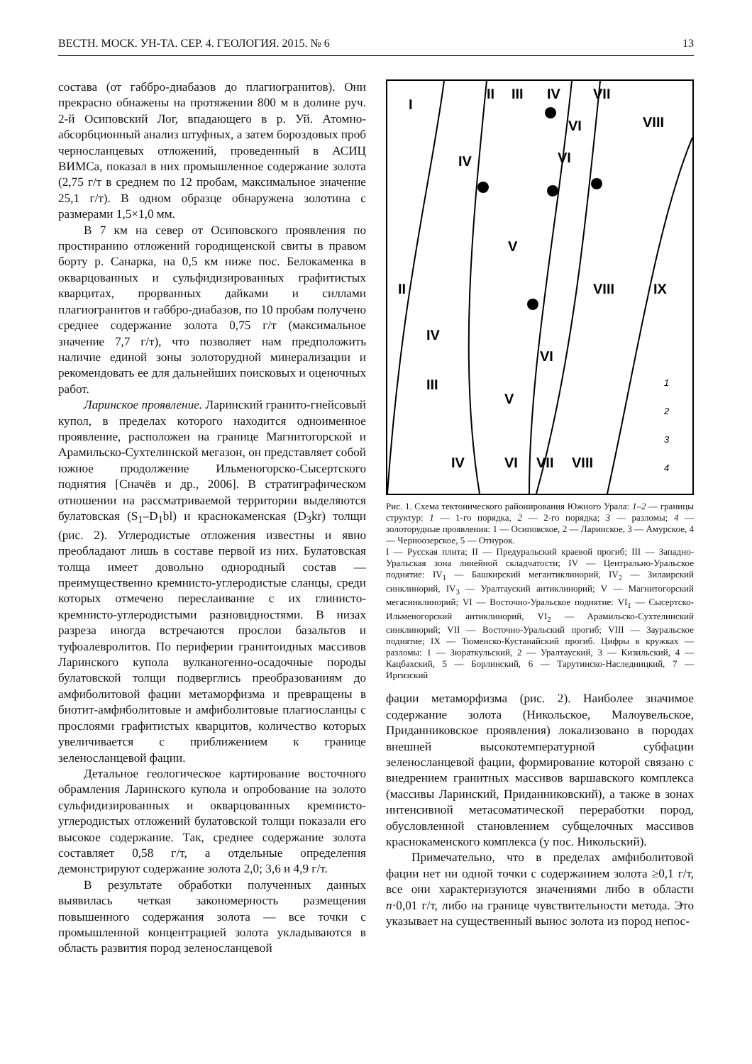ВЕСТН. МОСК. УН-ТА. СЕР. 4. ГЕОЛОГИЯ. 2015. № 6 13
состава (от габбро-диабазов до плагиогранитов). Они прекрасно обнажены на протяжении 800 м в долине руч. 2-й Осиповский Лог, впадающего в р. Уй. Атомно-абсорбционный анализ штуфных, а затем бороздовых проб черносланцевых отложений, проведенный в АСИЦ ВИМСа, показал в них промышленное содержание золота (2,75 г/т в среднем по 12 пробам, максимальное значение 25,1 г/т). В одном образце обнаружена золотина с размерами 1,5×1,0 мм.
В 7 км на север от Осиповского проявления по простиранию отложений городищенской свиты в правом борту р. Санарка, на 0,5 км ниже пос. Белокаменка в окварцованных и сульфидизированных графитистых кварцитах, прорванных дайками и силлами плагиогранитов и габбро-диабазов, по 10 пробам получено среднее содержание золота 0,75 г/т (максимальное значение 7,7 г/т), что позволяет нам предположить наличие единой зоны золоторудной минерализации и рекомендовать ее для дальнейших поисковых и оценочных работ.
Ларинское проявление. Ларинский гранито-гнейсовый купол, в пределах которого находится одноименное проявление, расположен на границе Магнитогорской и Арамильско-Сухтелинской мегазон, он представляет собой южное продолжение Ильменогорско-Сысертского поднятия [Сначёв и др., 2006]. В стратиграфическом отношении на рассматриваемой территории выделяются булатовская (S<sub>1</sub>–D<sub>1</sub>bl) и краснокаменская (D<sub>3</sub>kr) толщи (рис. 2). Углеродистые отложения известны и явно преобладают лишь в составе первой из них. Булатовская толща имеет довольно однородный состав — преимущественно кремнисто-углеродистые сланцы, среди которых отмечено переслаивание с их глинисто-кремнисто-углеродистыми разновидностями. В низах разреза иногда встречаются прослои базальтов и туфоалевролитов. По периферии гранитоидных массивов Ларинского купола вулканогенно-осадочные породы булатовской толщи подверглись преобразованиям до амфиболитовой фации метаморфизма и превращены в биотит-амфиболитовые и амфиболитовые плагиосланцы с прослоями графитистых кварцитов, количество которых увеличивается с приближением к границе зеленосланцевой фации.
Детальное геологическое картирование восточного обрамления Ларинского купола и опробование на золото сульфидизированных и окварцованных кремнисто-углеродистых отложений булатовской толщи показали его высокое содержание. Так, среднее содержание золота составляет 0,58 г/т, а отдельные определения демонстрируют содержание золота 2,0; 3,6 и 4,9 г/т.
В результате обработки полученных данных выявилась четкая закономерность размещения повышенного содержания золота — все точки с промышленной концентрацией золота укладываются в область развития пород зеленосланцевой
I
II
III
IV
VII
VIII
IV
VI
VI
V
II
VIII
IX
IV
VI
III
V
IV
VI
VII
VIII
1
2
3
4
Рис. 1. Схема тектонического районирования Южного Урала: 1–2 — границы структур: 1 — 1-го порядка, 2 — 2-го порядка; 3 — разломы; 4 — золоторудные проявления: 1 — Осиповское, 2 — Ларинское, 3 — Амурское, 4 — Черноозерское, 5 — Отнурок.
I — Русская плита; II — Предуральский краевой прогиб; III — Западно-Уральская зона линейной складчатости; IV — Центрально-Уральское поднятие: IV<sub>1</sub> — Башкирский мегантиклинорий, IV<sub>2</sub> — Зилаирский синклинорий, IV<sub>3</sub> — Уралтауский антиклинорий; V — Магнитогорский мегасинклинорий; VI — Восточно-Уральское поднятие: VI<sub>1</sub> — Сысертско-Ильменогорский антиклинорий, VI<sub>2</sub> — Арамильско-Сухтелинский синклинорий; VII — Восточно-Уральский прогиб; VIII — Зауральское поднятие; IX — Тюменско-Кустанайский прогиб. Цифры в кружках — разломы: 1 — Зюраткульский, 2 — Уралтауский, 3 — Кизильский, 4 — Кацбахский, 5 — Борлинский, 6 — Тарутинско-Наследницкий, 7 — Иргизский
фации метаморфизма (рис. 2). Наиболее значимое содержание золота (Никольское, Малоувельское, Приданниковское проявления) локализовано в породах внешней высокотемпературной субфации зеленосланцевой фации, формирование которой связано с внедрением гранитных массивов варшавского комплекса (массивы Ларинский, Приданниковский), а также в зонах интенсивной метасоматической переработки пород, обусловленной становлением субщелочных массивов краснокаменского комплекса (у пос. Никольский).
Примечательно, что в пределах амфиболитовой фации нет ни одной точки с содержанием золота ≥0,1 г/т, все они характеризуются значениями либо в области n·0,01 г/т, либо на границе чувствительности метода. Это указывает на существенный вынос золота из пород непос-